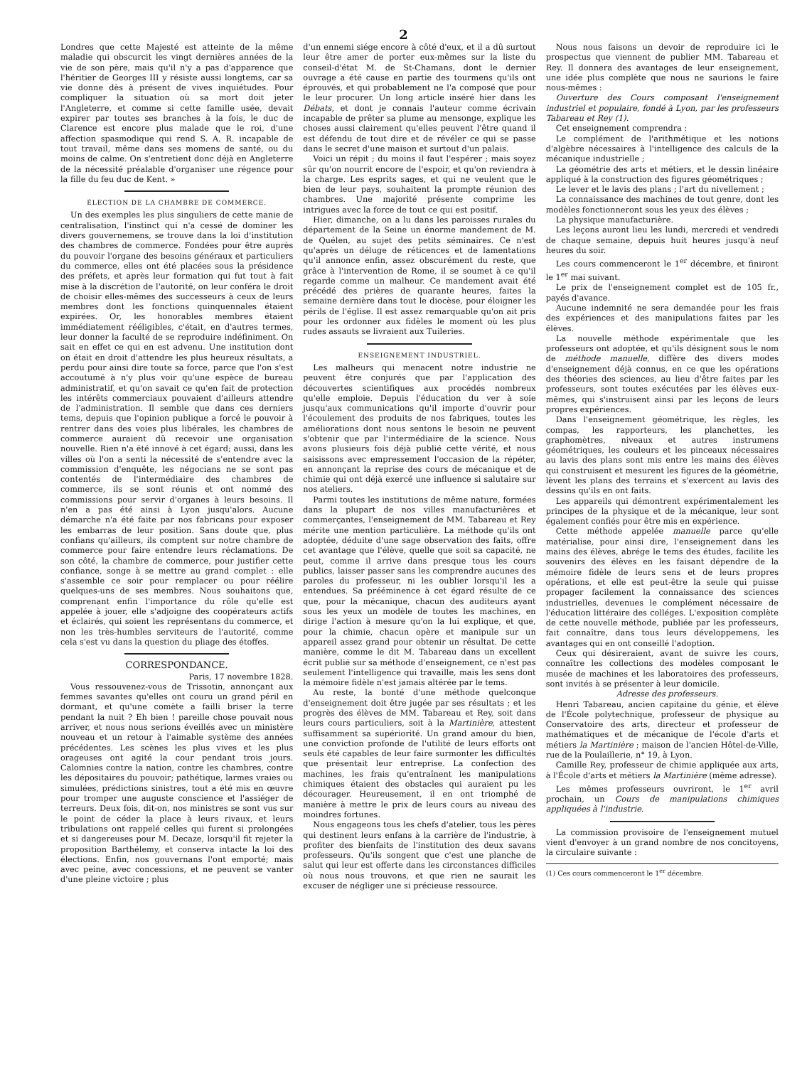2
Londres que cette Majesté est atteinte de la même maladie qui obscurcit les vingt dernières années de la vie de son père, mais qu'il n'y a pas d'apparence que l'héritier de Georges III y résiste aussi longtems, car sa vie donne dès à présent de vives inquiétudes. Pour compliquer la situation où sa mort doit jeter l'Angleterre, et comme si cette famille usée, devait expirer par toutes ses branches à la fois, le duc de Clarence est encore plus malade que le roi, d'une affection spasmodique qui rend S. A. R. incapable de tout travail, même dans ses momens de santé, ou du moins de calme. On s'entretient donc déjà en Angleterre de la nécessité préalable d'organiser une régence pour la fille du feu duc de Kent. »
ÉLECTION DE LA CHAMBRE DE COMMERCE.
Un des exemples les plus singuliers de cette manie de centralisation, l'instinct qui n'a cessé de dominer les divers gouvernemens, se trouve dans la loi d'institution des chambres de commerce. Fondées pour être auprès du pouvoir l'organe des besoins généraux et particuliers du commerce, elles ont été placées sous la présidence des préfets, et après leur formation qui fut tout à fait mise à la discrétion de l'autorité, on leur conféra le droit de choisir elles-mêmes des successeurs à ceux de leurs membres dont les fonctions quinquennales étaient expirées. Or, les honorables membres étaient immédiatement rééligibles, c'était, en d'autres termes, leur donner la faculté de se reproduire indéfiniment. On sait en effet ce qui en est advenu. Une institution dont on était en droit d'attendre les plus heureux résultats, a perdu pour ainsi dire toute sa force, parce que l'on s'est accoutumé à n'y plus voir qu'une espèce de bureau administratif, et qu'on savait ce qu'en fait de protection les intérêts commerciaux pouvaient d'ailleurs attendre de l'administration. Il semble que dans ces derniers tems, depuis que l'opinion publique a forcé le pouvoir à rentrer dans des voies plus libérales, les chambres de commerce auraient dû recevoir une organisation nouvelle. Rien n'a été innové à cet égard; aussi, dans les villes où l'on a senti la nécessité de s'entendre avec la commission d'enquête, les négocians ne se sont pas contentés de l'intermédiaire des chambres de commerce, ils se sont réunis et ont nommé des commissions pour servir d'organes à leurs besoins. Il n'en a pas été ainsi à Lyon jusqu'alors. Aucune démarche n'a été faite par nos fabricans pour exposer les embarras de leur position. Sans doute que, plus confians qu'ailleurs, ils comptent sur notre chambre de commerce pour faire entendre leurs réclamations. De son côté, la chambre de commerce, pour justifier cette confiance, songe à se mettre au grand complet : elle s'assemble ce soir pour remplacer ou pour réélire quelques-uns de ses membres. Nous souhaitons que, comprenant enfin l'importance du rôle qu'elle est appelée à jouer, elle s'adjoigne des coopérateurs actifs et éclairés, qui soient les représentans du commerce, et non les très-humbles serviteurs de l'autorité, comme cela s'est vu dans la question du pliage des étoffes.
CORRESPONDANCE.
Paris, 17 novembre 1828.
Vous ressouvenez-vous de Trissotin, annonçant aux femmes savantes qu'elles ont couru un grand péril en dormant, et qu'une comète a failli briser la terre pendant la nuit ? Eh bien ! pareille chose pouvait nous arriver, et nous nous serions éveillés avec un ministère nouveau et un retour à l'aimable système des années précédentes. Les scènes les plus vives et les plus orageuses ont agité la cour pendant trois jours. Calomnies contre la nation, contre les chambres, contre les dépositaires du pouvoir; pathétique, larmes vraies ou simulées, prédictions sinistres, tout a été mis en œuvre pour tromper une auguste conscience et l'assiéger de terreurs. Deux fois, dit-on, nos ministres se sont vus sur le point de céder la place à leurs rivaux, et leurs tribulations ont rappelé celles qui furent si prolongées et si dangereuses pour M. Decaze, lorsqu'il fit rejeter la proposition Barthélemy, et conserva intacte la loi des élections. Enfin, nos gouvernans l'ont emporté; mais avec peine, avec concessions, et ne peuvent se vanter d'une pleine victoire ; plus
d'un ennemi siége encore à côté d'eux, et il a dû surtout leur être amer de porter eux-mêmes sur la liste du conseil-d'état M. de St-Chamans, dont le dernier ouvrage a été cause en partie des tourmens qu'ils ont éprouvés, et qui probablement ne l'a composé que pour le leur procurer. Un long article inséré hier dans les Débats, et dont je connais l'auteur comme écrivain incapable de prêter sa plume au mensonge, explique les choses aussi clairement qu'elles peuvent l'être quand il est défendu de tout dire et de révéler ce qui se passe dans le secret d'une maison et surtout d'un palais.
Voici un répit ; du moins il faut l'espérer ; mais soyez sûr qu'on nourrit encore de l'espoir, et qu'on reviendra à la charge. Les esprits sages, et qui ne veulent que le bien de leur pays, souhaitent la prompte réunion des chambres. Une majorité présente comprime les intrigues avec la force de tout ce qui est positif.
Hier, dimanche, on a lu dans les paroisses rurales du département de la Seine un énorme mandement de M. de Quélen, au sujet des petits séminaires. Ce n'est qu'après un déluge de réticences et de lamentations qu'il annonce enfin, assez obscurément du reste, que grâce à l'intervention de Rome, il se soumet à ce qu'il regarde comme un malheur. Ce mandement avait été précédé des prières de quarante heures, faites la semaine dernière dans tout le diocèse, pour éloigner les périls de l'église. Il est assez remarquable qu'on ait pris pour les ordonner aux fidèles le moment où les plus rudes assauts se livraient aux Tuileries.
ENSEIGNEMENT INDUSTRIEL.
Les malheurs qui menacent notre industrie ne peuvent être conjurés que par l'application des découvertes scientifiques aux procédés nombreux qu'elle emploie. Depuis l'éducation du ver à soie jusqu'aux communications qu'il importe d'ouvrir pour l'écoulement des produits de nos fabriques, toutes les améliorations dont nous sentons le besoin ne peuvent s'obtenir que par l'intermédiaire de la science. Nous avons plusieurs fois déjà publié cette vérité, et nous saisissons avec empressement l'occasion de la répéter, en annonçant la reprise des cours de mécanique et de chimie qui ont déjà exercé une influence si salutaire sur nos ateliers.
Parmi toutes les institutions de même nature, formées dans la plupart de nos villes manufacturières et commerçantes, l'enseignement de MM. Tabareau et Rey mérite une mention particulière. La méthode qu'ils ont adoptée, déduite d'une sage observation des faits, offre cet avantage que l'élève, quelle que soit sa capacité, ne peut, comme il arrive dans presque tous les cours publics, laisser passer sans les comprendre aucunes des paroles du professeur, ni les oublier lorsqu'il les a entendues. Sa prééminence à cet égard résulte de ce que, pour la mécanique, chacun des auditeurs ayant sous les yeux un modèle de toutes les machines, en dirige l'action à mesure qu'on la lui explique, et que, pour la chimie, chacun opère et manipule sur un appareil assez grand pour obtenir un résultat. De cette manière, comme le dit M. Tabareau dans un excellent écrit publié sur sa méthode d'enseignement, ce n'est pas seulement l'intelligence qui travaille, mais les sens dont la mémoire fidèle n'est jamais altérée par le tems.
Au reste, la bonté d'une méthode quelconque d'enseignement doit être jugée par ses résultats ; et les progrès des élèves de MM. Tabareau et Rey, soit dans leurs cours particuliers, soit à la Martinière, attestent suffisamment sa supériorité. Un grand amour du bien, une conviction profonde de l'utilité de leurs efforts ont seuls été capables de leur faire surmonter les difficultés que présentait leur entreprise. La confection des machines, les frais qu'entraînent les manipulations chimiques étaient des obstacles qui auraient pu les décourager. Heureusement, il en ont triomphé de manière à mettre le prix de leurs cours au niveau des moindres fortunes.
Nous engageons tous les chefs d'atelier, tous les pères qui destinent leurs enfans à la carrière de l'industrie, à profiter des bienfaits de l'institution des deux savans professeurs. Qu'ils songent que c'est une planche de salut qui leur est offerte dans les circonstances difficiles où nous nous trouvons, et que rien ne saurait les excuser de négliger une si précieuse ressource.
Nous nous faisons un devoir de reproduire ici le prospectus que viennent de publier MM. Tabareau et Rey. Il donnera des avantages de leur enseignement, une idée plus complète que nous ne saurions le faire nous-mêmes :
Ouverture des Cours composant l'enseignement industriel et populaire, fondé à Lyon, par les professeurs Tabareau et Rey (1).
Cet enseignement comprendra :
Le complément de l'arithmétique et les notions d'algèbre nécessaires à l'intelligence des calculs de la mécanique industrielle ;
La géométrie des arts et métiers, et le dessin linéaire appliqué à la construction des figures géométriques ;
Le lever et le lavis des plans ; l'art du nivellement ;
La connaissance des machines de tout genre, dont les modèles fonctionneront sous les yeux des élèves ;
La physique manufacturière.
Les leçons auront lieu les lundi, mercredi et vendredi de chaque semaine, depuis huit heures jusqu'à neuf heures du soir.
Les cours commenceront le 1<sup>er</sup> décembre, et finiront le 1<sup>er</sup> mai suivant.
Le prix de l'enseignement complet est de 105 fr., payés d'avance.
Aucune indemnité ne sera demandée pour les frais des expériences et des manipulations faites par les élèves.
La nouvelle méthode expérimentale que les professeurs ont adoptée, et qu'ils désignent sous le nom de méthode manuelle, diffère des divers modes d'enseignement déjà connus, en ce que les opérations des théories des sciences, au lieu d'être faites par les professeurs, sont toutes exécutées par les élèves eux-mêmes, qui s'instruisent ainsi par les leçons de leurs propres expériences.
Dans l'enseignement géométrique, les règles, les compas, les rapporteurs, les planchettes, les graphomètres, niveaux et autres instrumens géométriques, les couleurs et les pinceaux nécessaires au lavis des plans sont mis entre les mains des élèves qui construisent et mesurent les figures de la géométrie, lèvent les plans des terrains et s'exercent au lavis des dessins qu'ils en ont faits.
Les appareils qui démontrent expérimentalement les principes de la physique et de la mécanique, leur sont également confiés pour être mis en expérience.
Cette méthode appelée manuelle parce qu'elle matérialise, pour ainsi dire, l'enseignement dans les mains des élèves, abrége le tems des études, facilite les souvenirs des élèves en les faisant dépendre de la mémoire fidèle de leurs sens et de leurs propres opérations, et elle est peut-être la seule qui puisse propager facilement la connaissance des sciences industrielles, devenues le complément nécessaire de l'éducation littéraire des colléges. L'exposition complète de cette nouvelle méthode, publiée par les professeurs, fait connaître, dans tous leurs développemens, les avantages qui en ont conseillé l'adoption.
Ceux qui désireraient, avant de suivre les cours, connaître les collections des modèles composant le musée de machines et les laboratoires des professeurs, sont invités à se présenter à leur domicile.
Adresse des professeurs.
Henri Tabareau, ancien capitaine du génie, et élève de l'École polytechnique, professeur de physique au Conservatoire des arts, directeur et professeur de mathématiques et de mécanique de l'école d'arts et métiers la Martinière ; maison de l'ancien Hôtel-de-Ville, rue de la Poulaillerie, n° 19, à Lyon.
Camille Rey, professeur de chimie appliquée aux arts, à l'École d'arts et métiers la Martinière (même adresse).
Les mêmes professeurs ouvriront, le 1<sup>er</sup> avril prochain, un Cours de manipulations chimiques appliquées à l'industrie.
La commission provisoire de l'enseignement mutuel vient d'envoyer à un grand nombre de nos concitoyens, la circulaire suivante :
(1) Ces cours commenceront le 1<sup>er</sup> décembre.